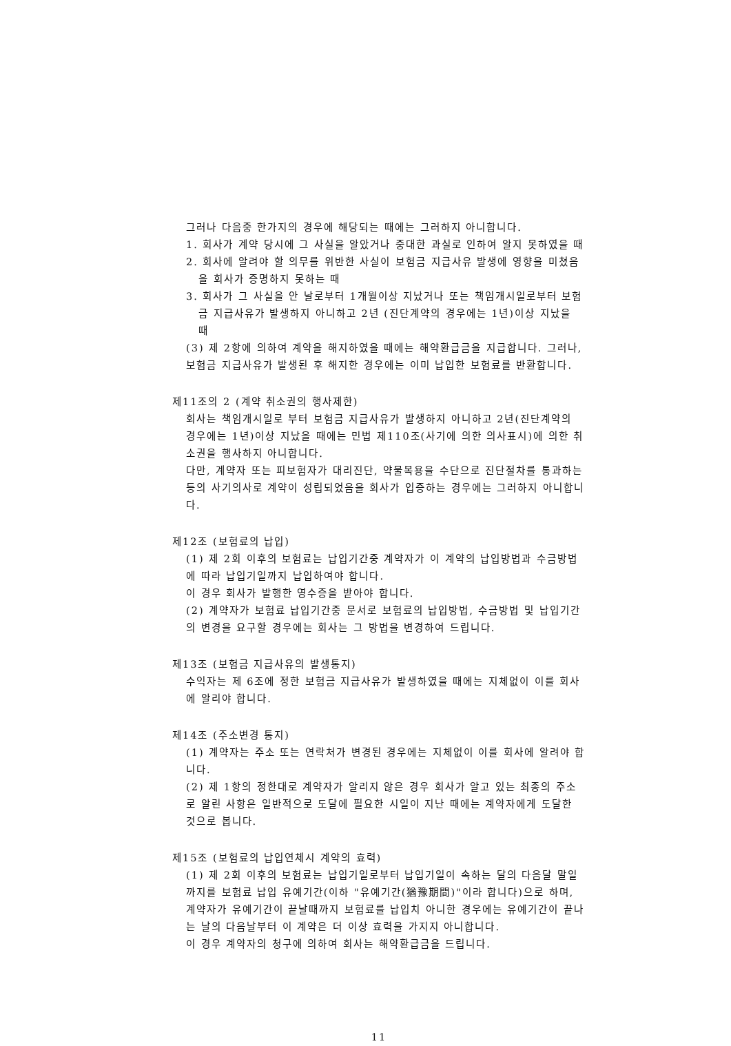그러나 다음중 한가지의 경우에 해당되는 때에는 그러하지 아니합니다.
1. 회사가 계약 당시에 그 사실을 알았거나 중대한 과실로 인하여 알지 못하였을 때
2. 회사에 알려야 할 의무를 위반한 사실이 보험금 지급사유 발생에 영향을 미쳤음을 회사가 증명하지 못하는 때
3. 회사가 그 사실을 안 날로부터 1개월이상 지났거나 또는 책임개시일로부터 보험금 지급사유가 발생하지 아니하고 2년 (진단계약의 경우에는 1년)이상 지났을 때
(3) 제 2항에 의하여 계약을 해지하였을 때에는 해약환급금을 지급합니다. 그러나, 보험금 지급사유가 발생된 후 해지한 경우에는 이미 납입한 보험료를 반환합니다.
제11조의 2 (계약 취소권의 행사제한)
회사는 책임개시일로 부터 보험금 지급사유가 발생하지 아니하고 2년(진단계약의 경우에는 1년)이상 지났을 때에는 민법 제110조(사기에 의한 의사표시)에 의한 취소권을 행사하지 아니합니다.
다만, 계약자 또는 피보험자가 대리진단, 약물복용을 수단으로 진단절차를 통과하는 등의 사기의사로 계약이 성립되었음을 회사가 입증하는 경우에는 그러하지 아니합니다.
제12조 (보험료의 납입)
(1) 제 2회 이후의 보험료는 납입기간중 계약자가 이 계약의 납입방법과 수금방법에 따라 납입기일까지 납입하여야 합니다.
이 경우 회사가 발행한 영수증을 받아야 합니다.
(2) 계약자가 보험료 납입기간중 문서로 보험료의 납입방법, 수금방법 및 납입기간의 변경을 요구할 경우에는 회사는 그 방법을 변경하여 드립니다.
제13조 (보험금 지급사유의 발생통지)
수익자는 제 6조에 정한 보험금 지급사유가 발생하였을 때에는 지체없이 이를 회사에 알리야 합니다.
제14조 (주소변경 통지)
(1) 계약자는 주소 또는 연락처가 변경된 경우에는 지체없이 이를 회사에 알려야 합니다.
(2) 제 1항의 정한대로 계약자가 알리지 않은 경우 회사가 알고 있는 최종의 주소로 알린 사항은 일반적으로 도달에 필요한 시일이 지난 때에는 계약자에게 도달한 것으로 봅니다.
제15조 (보험료의 납입연체시 계약의 효력)
(1) 제 2회 이후의 보험료는 납입기일로부터 납입기일이 속하는 달의 다음달 말일까지를 보험료 납입 유예기간(이하 "유예기간(猶豫期間)"이라 합니다)으로 하며, 계약자가 유예기간이 끝날때까지 보험료를 납입치 아니한 경우에는 유예기간이 끝나는 날의 다음날부터 이 계약은 더 이상 효력을 가지지 아니합니다.
이 경우 계약자의 청구에 의하여 회사는 해약환급금을 드립니다.
11